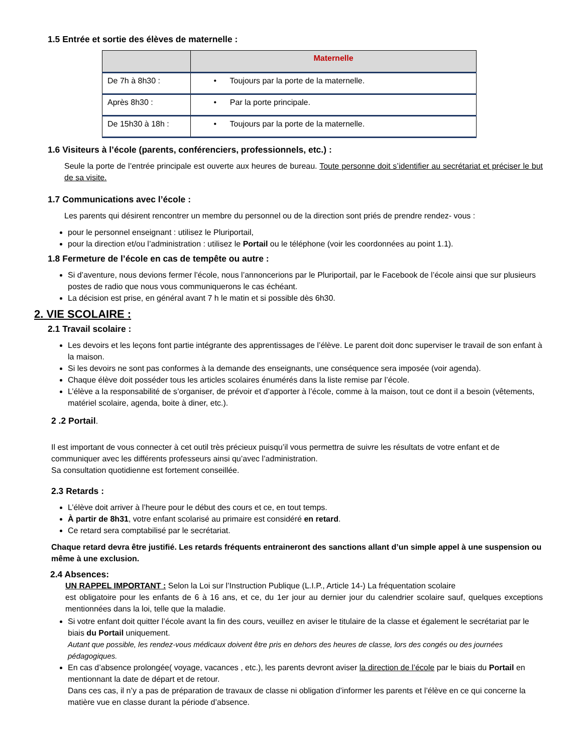1.5 Entrée et sortie des élèves de maternelle :
| | Maternelle |
| --- | --- |
| De 7h à 8h30 : | • Toujours par la porte de la maternelle. |
| Après 8h30 : | • Par la porte principale. |
| De 15h30 à 18h : | • Toujours par la porte de la maternelle. |
1.6 Visiteurs à l’école (parents, conférenciers, professionnels, etc.) :
Seule la porte de l’entrée principale est ouverte aux heures de bureau. Toute personne doit s’identifier au secrétariat et préciser le but de sa visite.
1.7 Communications avec l’école :
Les parents qui désirent rencontrer un membre du personnel ou de la direction sont priés de prendre rendez- vous :
pour le personnel enseignant : utilisez le Pluriportail,
pour la direction et/ou l’administration : utilisez le Portail ou le téléphone (voir les coordonnées au point 1.1).
1.8 Fermeture de l’école en cas de tempête ou autre :
Si d’aventure, nous devions fermer l’école, nous l’annoncerions par le Pluriportail, par le Facebook de l’école ainsi que sur plusieurs postes de radio que nous vous communiquerons le cas échéant.
La décision est prise, en général avant 7 h le matin et si possible dès 6h30.
2. VIE SCOLAIRE :
2.1 Travail scolaire :
Les devoirs et les leçons font partie intégrante des apprentissages de l’élève. Le parent doit donc superviser le travail de son enfant à la maison.
Si les devoirs ne sont pas conformes à la demande des enseignants, une conséquence sera imposée (voir agenda).
Chaque élève doit posséder tous les articles scolaires énumérés dans la liste remise par l’école.
L’élève a la responsabilité de s’organiser, de prévoir et d’apporter à l’école, comme à la maison, tout ce dont il a besoin (vêtements, matériel scolaire, agenda, boite à diner, etc.).
2 .2 Portail.
Il est important de vous connecter à cet outil très précieux puisqu’il vous permettra de suivre les résultats de votre enfant et de communiquer avec les différents professeurs ainsi qu’avec l’administration.
Sa consultation quotidienne est fortement conseillée.
2.3 Retards :
L’élève doit arriver à l’heure pour le début des cours et ce, en tout temps.
À partir de 8h31, votre enfant scolarisé au primaire est considéré en retard.
Ce retard sera comptabilisé par le secrétariat.
Chaque retard devra être justifié. Les retards fréquents entraineront des sanctions allant d’un simple appel à une suspension ou même à une exclusion.
2.4 Absences:
UN RAPPEL IMPORTANT : Selon la Loi sur l’Instruction Publique (L.I.P., Article 14-) La fréquentation scolaire
est obligatoire pour les enfants de 6 à 16 ans, et ce, du 1er jour au dernier jour du calendrier scolaire sauf, quelques exceptions mentionnées dans la loi, telle que la maladie.
Si votre enfant doit quitter l’école avant la fin des cours, veuillez en aviser le titulaire de la classe et également le secrétariat par le biais du Portail uniquement.
Autant que possible, les rendez-vous médicaux doivent être pris en dehors des heures de classe, lors des congés ou des journées pédagogiques.
En cas d’absence prolongée( voyage, vacances , etc.), les parents devront aviser la direction de l’école par le biais du Portail en mentionnant la date de départ et de retour.
Dans ces cas, il n’y a pas de préparation de travaux de classe ni obligation d’informer les parents et l’élève en ce qui concerne la matière vue en classe durant la période d’absence.